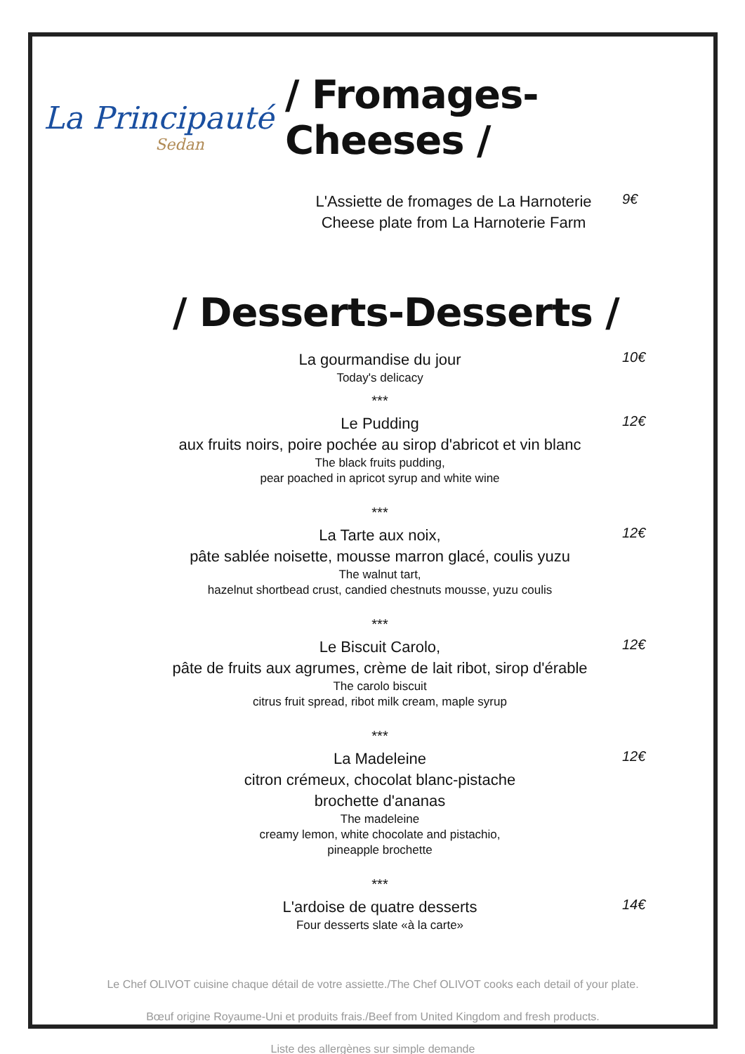La Principauté
Sedan
/ Fromages-Cheeses /
L'Assiette de fromages de La Harnoterie
Cheese plate from La Harnoterie Farm
9€
/ Desserts-Desserts /
La gourmandise du jour
Today's delicacy
10€
***
Le Pudding
aux fruits noirs, poire pochée au sirop d'abricot et vin blanc
The black fruits pudding,
pear poached in apricot syrup and white wine
12€
***
La Tarte aux noix,
pâte sablée noisette, mousse marron glacé, coulis yuzu
The walnut tart,
hazelnut shortbead crust, candied chestnuts mousse, yuzu coulis
12€
***
Le Biscuit Carolo,
pâte de fruits aux agrumes, crème de lait ribot, sirop d'érable
The carolo biscuit
citrus fruit spread, ribot milk cream, maple syrup
12€
***
La Madeleine
citron crémeux, chocolat blanc-pistache
brochette d'ananas
The madeleine
creamy lemon, white chocolate and pistachio,
pineapple brochette
12€
***
L'ardoise de quatre desserts
Four desserts slate «à la carte»
14€
Le Chef OLIVOT cuisine chaque détail de votre assiette./The Chef OLIVOT cooks each detail of your plate.
Bœuf origine Royaume-Uni et produits frais./Beef from United Kingdom and fresh products.
Liste des allergènes sur simple demande